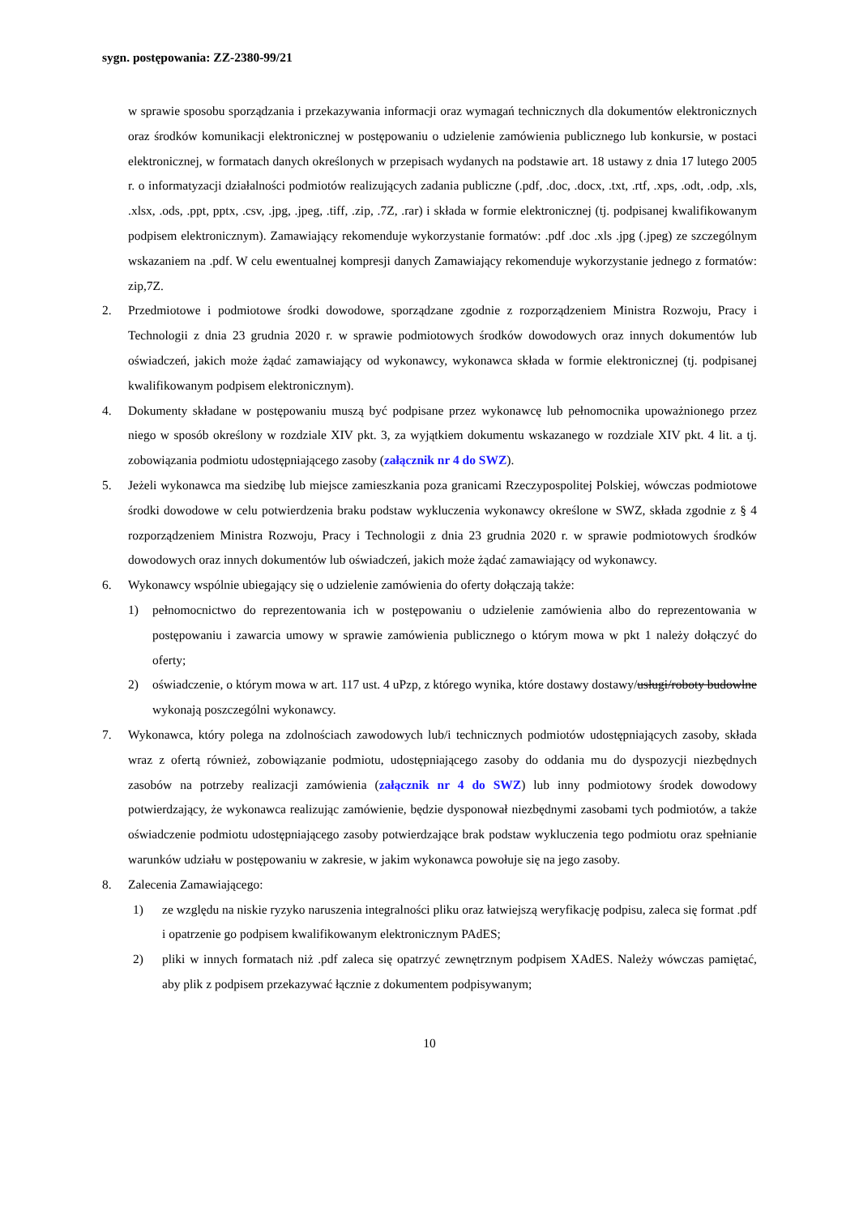sygn. postępowania: ZZ-2380-99/21
w sprawie sposobu sporządzania i przekazywania informacji oraz wymagań technicznych dla dokumentów elektronicznych oraz środków komunikacji elektronicznej w postępowaniu o udzielenie zamówienia publicznego lub konkursie, w postaci elektronicznej, w formatach danych określonych w przepisach wydanych na podstawie art. 18 ustawy z dnia 17 lutego 2005 r. o informatyzacji działalności podmiotów realizujących zadania publiczne (.pdf, .doc, .docx, .txt, .rtf, .xps, .odt, .odp, .xls, .xlsx, .ods, .ppt, pptx, .csv, .jpg, .jpeg, .tiff, .zip, .7Z, .rar) i składa w formie elektronicznej (tj. podpisanej kwalifikowanym podpisem elektronicznym). Zamawiający rekomenduje wykorzystanie formatów: .pdf .doc .xls .jpg (.jpeg) ze szczególnym wskazaniem na .pdf. W celu ewentualnej kompresji danych Zamawiający rekomenduje wykorzystanie jednego z formatów: zip,7Z.
2. Przedmiotowe i podmiotowe środki dowodowe, sporządzane zgodnie z rozporządzeniem Ministra Rozwoju, Pracy i Technologii z dnia 23 grudnia 2020 r. w sprawie podmiotowych środków dowodowych oraz innych dokumentów lub oświadczeń, jakich może żądać zamawiający od wykonawcy, wykonawca składa w formie elektronicznej (tj. podpisanej kwalifikowanym podpisem elektronicznym).
4. Dokumenty składane w postępowaniu muszą być podpisane przez wykonawcę lub pełnomocnika upoważnionego przez niego w sposób określony w rozdziale XIV pkt. 3, za wyjątkiem dokumentu wskazanego w rozdziale XIV pkt. 4 lit. a tj. zobowiązania podmiotu udostępniającego zasoby (załącznik nr 4 do SWZ).
5. Jeżeli wykonawca ma siedzibę lub miejsce zamieszkania poza granicami Rzeczypospolitej Polskiej, wówczas podmiotowe środki dowodowe w celu potwierdzenia braku podstaw wykluczenia wykonawcy określone w SWZ, składa zgodnie z § 4 rozporządzeniem Ministra Rozwoju, Pracy i Technologii z dnia 23 grudnia 2020 r. w sprawie podmiotowych środków dowodowych oraz innych dokumentów lub oświadczeń, jakich może żądać zamawiający od wykonawcy.
6. Wykonawcy wspólnie ubiegający się o udzielenie zamówienia do oferty dołączają także:
1) pełnomocnictwo do reprezentowania ich w postępowaniu o udzielenie zamówienia albo do reprezentowania w postępowaniu i zawarcia umowy w sprawie zamówienia publicznego o którym mowa w pkt 1 należy dołączyć do oferty;
2) oświadczenie, o którym mowa w art. 117 ust. 4 uPzp, z którego wynika, które dostawy dostawy/usługi/roboty budowlne wykonają poszczególni wykonawcy.
7. Wykonawca, który polega na zdolnościach zawodowych lub/i technicznych podmiotów udostępniających zasoby, składa wraz z ofertą również, zobowiązanie podmiotu, udostępniającego zasoby do oddania mu do dyspozycji niezbędnych zasobów na potrzeby realizacji zamówienia (załącznik nr 4 do SWZ) lub inny podmiotowy środek dowodowy potwierdzający, że wykonawca realizując zamówienie, będzie dysponował niezbędnymi zasobami tych podmiotów, a także oświadczenie podmiotu udostępniającego zasoby potwierdzające brak podstaw wykluczenia tego podmiotu oraz spełnianie warunków udziału w postępowaniu w zakresie, w jakim wykonawca powołuje się na jego zasoby.
8. Zalecenia Zamawiającego:
1) ze względu na niskie ryzyko naruszenia integralności pliku oraz łatwiejszą weryfikację podpisu, zaleca się format .pdf i opatrzenie go podpisem kwalifikowanym elektronicznym PAdES;
2) pliki w innych formatach niż .pdf zaleca się opatrzyć zewnętrznym podpisem XAdES. Należy wówczas pamiętać, aby plik z podpisem przekazywać łącznie z dokumentem podpisywanym;
10